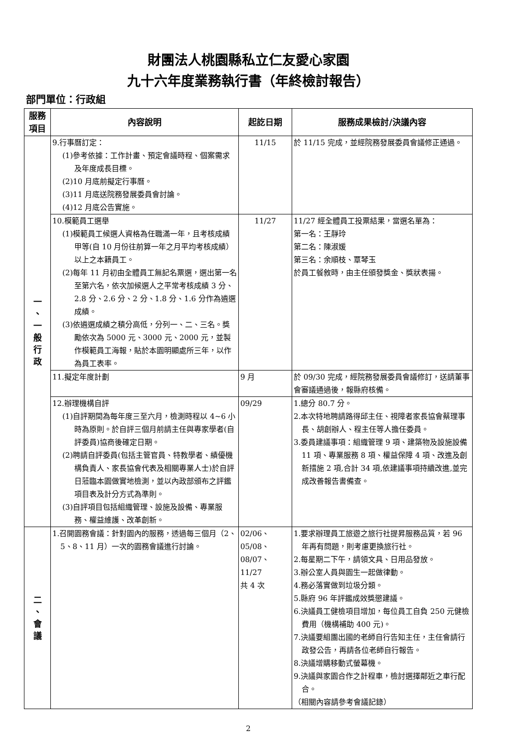財團法人桃園縣私立仁友愛心家園
九十六年度業務執行書（年終檢討報告）
部門單位：行政組
| 服務 項目 | 內容說明 | 起訖日期 | 服務成果檢討/決議內容 |
| --- | --- | --- | --- |
| 一 、 一 般 行 政 | 9.行事曆訂定： (1)參考依據：工作計畫、預定會議時程、個案需求及年度成長目標。 (2)10 月底前擬定行事曆。 (3)11 月底送院務發展委員會討論。 (4)12 月底公告實施。 | 11/15 | 於 11/15 完成，並經院務發展委員會議修正通過。 |
| | 10.模範員工選舉 (1)模範員工候選人資格為任職滿一年，且考核成績甲等(自 10 月份往前算一年之月平均考核成績）以上之本籍員工。 (2)每年 11 月初由全體員工無記名票選，選出第一名至第六名，依次加候選人之平常考核成績 3 分、2.8 分、2.6 分、2 分、1.8 分、1.6 分作為遴選成績。 (3)依遴選成績之積分高低，分列一、二、三名。獎勵依次為 5000 元、3000 元、2000 元，並製作模範員工海報，貼於本園明顯處所三年，以作為員工表率。 | 11/27 | 11/27 經全體員工投票結果，當選名單為： 第一名：王靜玲 第二名：陳淑媛 第三名：余順枝、覃琴玉 於員工餐敘時，由主任頒發獎金、獎狀表揚。 |
| | 11.擬定年度計劃 | 9 月 | 於 09/30 完成，經院務發展委員會議修訂，送請董事會審議通過後，報縣府核備。 |
| | 12.辦理機構自評 (1)自評期間為每年度三至六月，檢測時程以 4~6 小時為原則。於自評三個月前請主任與專家學者(自評委員)協商後確定日期。 (2)聘請自評委員(包括主管官員、特教學者、績優機構負責人、家長協會代表及相關專業人士)於自評日蒞臨本園做實地檢測，並以內政部頒布之評鑑項目表及計分方式為準則。 (3)自評項目包括組織管理、設施及設備、專業服務、權益維護、改革創新。 | 09/29 | 1.總分 80.7 分。 2.本次特地聘請路得邱主任、視障者家長協會蔡理事長、胡創辦人、程主任等人擔任委員。 3.委員建議事項：組織管理 9 項、建築物及設施設備 11 項、專業服務 8 項、權益保障 4 項、改進及創新措施 2 項,合計 34 項,依建議事項持續改進,並完成改善報告書備查。 |
| 二 、 會 議 | 1.召開園務會議：針對園內的服務，透過每三個月（2、5、8、11 月）一次的園務會議進行討論。 | 02/06、05/08、08/07、11/27 共 4 次 | 1.要求辦理員工旅遊之旅行社提昇服務品質，若 96 年再有問題，則考慮更換旅行社。 2.每星期二下午，請領文具、日用品發放。 3.辦公室人員與園生一起做律動。 4.務必落實做到垃圾分類。 5.縣府 96 年評鑑成效獎懲建議。 6.決議員工健檢項目增加，每位員工自負 250 元健檢費用（機構補助 400 元)。 7.決議要組團出國的老師自行告知主任，主任會請行政發公告，再請各位老師自行報告。 8.決議增購移動式螢幕機。 9.決議與家園合作之計程車，檢討選擇鄰近之車行配合。 （相關內容請參考會議記錄） |
2